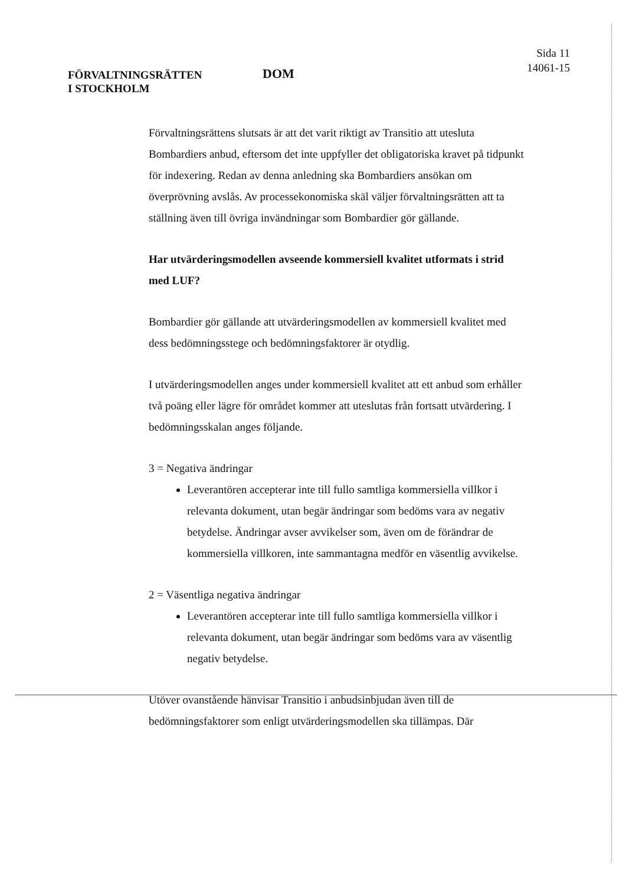FÖRVALTNINGSRÄTTEN
I STOCKHOLM
DOM
Sida 11
14061-15
Förvaltningsrättens slutsats är att det varit riktigt av Transitio att utesluta Bombardiers anbud, eftersom det inte uppfyller det obligatoriska kravet på tidpunkt för indexering. Redan av denna anledning ska Bombardiers ansökan om överprövning avslås. Av processekonomiska skäl väljer förvaltningsrätten att ta ställning även till övriga invändningar som Bombardier gör gällande.
Har utvärderingsmodellen avseende kommersiell kvalitet utformats i strid med LUF?
Bombardier gör gällande att utvärderingsmodellen av kommersiell kvalitet med dess bedömningsstege och bedömningsfaktorer är otydlig.
I utvärderingsmodellen anges under kommersiell kvalitet att ett anbud som erhåller två poäng eller lägre för området kommer att uteslutas från fortsatt utvärdering. I bedömningsskalan anges följande.
3 = Negativa ändringar
Leverantören accepterar inte till fullo samtliga kommersiella villkor i relevanta dokument, utan begär ändringar som bedöms vara av negativ betydelse. Ändringar avser avvikelser som, även om de förändrar de kommersiella villkoren, inte sammantagna medför en väsentlig avvikelse.
2 = Väsentliga negativa ändringar
Leverantören accepterar inte till fullo samtliga kommersiella villkor i relevanta dokument, utan begär ändringar som bedöms vara av väsentlig negativ betydelse.
Utöver ovanstående hänvisar Transitio i anbudsinbjudan även till de bedömningsfaktorer som enligt utvärderingsmodellen ska tillämpas. Där